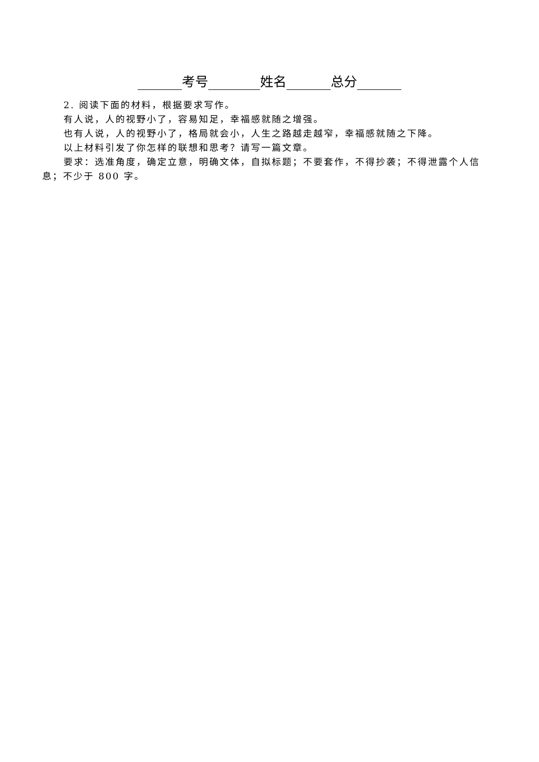考号 姓名 总分
2. 阅读下面的材料，根据要求写作。
有人说，人的视野小了，容易知足，幸福感就随之增强。
也有人说，人的视野小了，格局就会小，人生之路越走越窄，幸福感就随之下降。
以上材料引发了你怎样的联想和思考？请写一篇文章。
要求：选准角度，确定立意，明确文体，自拟标题；不要套作，不得抄袭；不得泄露个人信息；不少于 800 字。